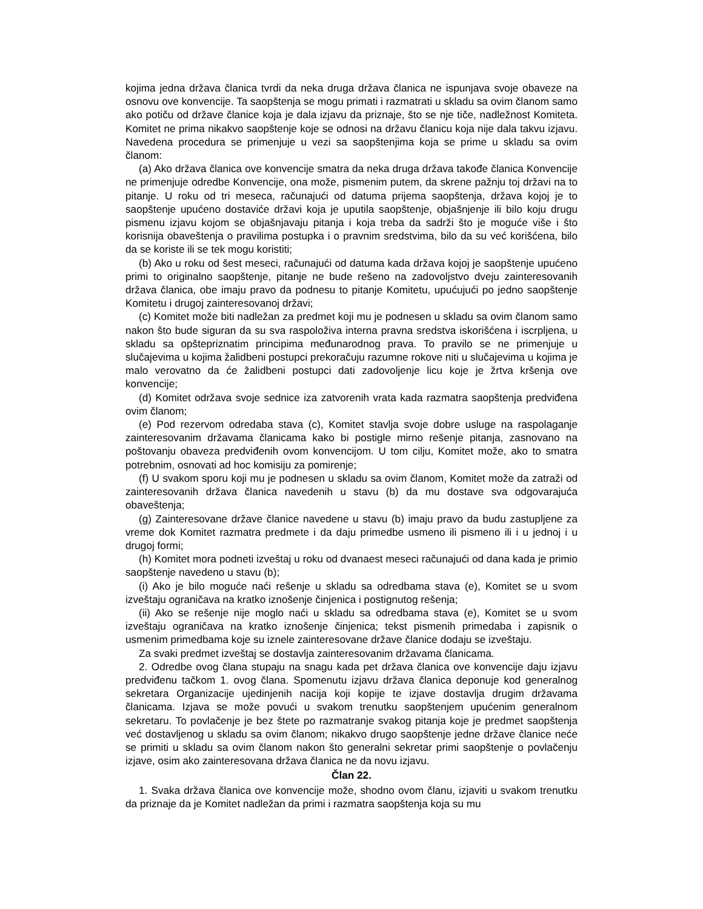kojima jedna država članica tvrdi da neka druga država članica ne ispunjava svoje obaveze na osnovu ove konvencije. Ta saopštenja se mogu primati i razmatrati u skladu sa ovim članom samo ako potiču od države članice koja je dala izjavu da priznaje, što se nje tiče, nadležnost Komiteta. Komitet ne prima nikakvo saopštenje koje se odnosi na državu članicu koja nije dala takvu izjavu. Navedena procedura se primenjuje u vezi sa saopštenjima koja se prime u skladu sa ovim članom:
(a) Ako država članica ove konvencije smatra da neka druga država takođe članica Konvencije ne primenjuje odredbe Konvencije, ona može, pismenim putem, da skrene pažnju toj državi na to pitanje. U roku od tri meseca, računajući od datuma prijema saopštenja, država kojoj je to saopštenje upućeno dostaviće državi koja je uputila saopštenje, objašnjenje ili bilo koju drugu pismenu izjavu kojom se objašnjavaju pitanja i koja treba da sadrži što je moguće više i što korisnija obaveštenja o pravilima postupka i o pravnim sredstvima, bilo da su već korišćena, bilo da se koriste ili se tek mogu koristiti;
(b) Ako u roku od šest meseci, računajući od datuma kada država kojoj je saopštenje upućeno primi to originalno saopštenje, pitanje ne bude rešeno na zadovoljstvo dveju zainteresovanih država članica, obe imaju pravo da podnesu to pitanje Komitetu, upućujući po jedno saopštenje Komitetu i drugoj zainteresovanoj državi;
(c) Komitet može biti nadležan za predmet koji mu je podnesen u skladu sa ovim članom samo nakon što bude siguran da su sva raspoloživa interna pravna sredstva iskorišćena i iscrpljena, u skladu sa opštepriznatim principima međunarodnog prava. To pravilo se ne primenjuje u slučajevima u kojima žalidbeni postupci prekoračuju razumne rokove niti u slučajevima u kojima je malo verovatno da će žalidbeni postupci dati zadovoljenje licu koje je žrtva kršenja ove konvencije;
(d) Komitet održava svoje sednice iza zatvorenih vrata kada razmatra saopštenja predviđena ovim članom;
(e) Pod rezervom odredaba stava (c), Komitet stavlja svoje dobre usluge na raspolaganje zainteresovanim državama članicama kako bi postigle mirno rešenje pitanja, zasnovano na poštovanju obaveza predviđenih ovom konvencijom. U tom cilju, Komitet može, ako to smatra potrebnim, osnovati ad hoc komisiju za pomirenje;
(f) U svakom sporu koji mu je podnesen u skladu sa ovim članom, Komitet može da zatraži od zainteresovanih država članica navedenih u stavu (b) da mu dostave sva odgovarajuća obaveštenja;
(g) Zainteresovane države članice navedene u stavu (b) imaju pravo da budu zastupljene za vreme dok Komitet razmatra predmete i da daju primedbe usmeno ili pismeno ili i u jednoj i u drugoj formi;
(h) Komitet mora podneti izveštaj u roku od dvanaest meseci računajući od dana kada je primio saopštenje navedeno u stavu (b);
(i) Ako je bilo moguće naći rešenje u skladu sa odredbama stava (e), Komitet se u svom izveštaju ograničava na kratko iznošenje činjenica i postignutog rešenja;
(ii) Ako se rešenje nije moglo naći u skladu sa odredbama stava (e), Komitet se u svom izveštaju ograničava na kratko iznošenje činjenica; tekst pismenih primedaba i zapisnik o usmenim primedbama koje su iznele zainteresovane države članice dodaju se izveštaju.
Za svaki predmet izveštaj se dostavlja zainteresovanim državama članicama.
2. Odredbe ovog člana stupaju na snagu kada pet država članica ove konvencije daju izjavu predviđenu tačkom 1. ovog člana. Spomenutu izjavu država članica deponuje kod generalnog sekretara Organizacije ujedinjenih nacija koji kopije te izjave dostavlja drugim državama članicama. Izjava se može povući u svakom trenutku saopštenjem upućenim generalnom sekretaru. To povlačenje je bez štete po razmatranje svakog pitanja koje je predmet saopštenja već dostavljenog u skladu sa ovim članom; nikakvo drugo saopštenje jedne države članice neće se primiti u skladu sa ovim članom nakon što generalni sekretar primi saopštenje o povlačenju izjave, osim ako zainteresovana država članica ne da novu izjavu.
Član 22.
1. Svaka država članica ove konvencije može, shodno ovom članu, izjaviti u svakom trenutku da priznaje da je Komitet nadležan da primi i razmatra saopštenja koja su mu